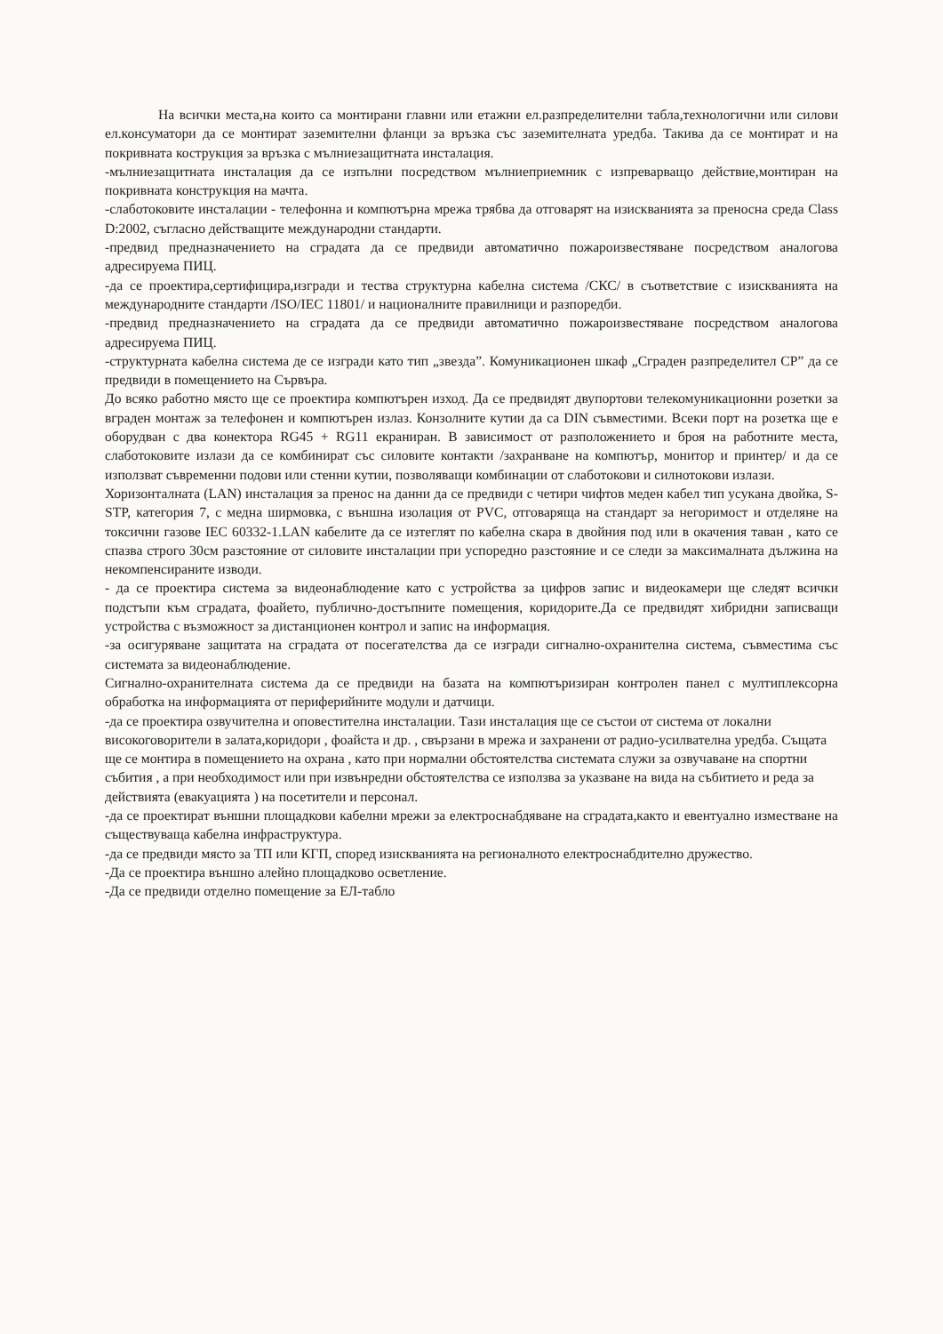На всички места,на които са монтирани главни или етажни ел.разпределителни табла,технологични или силови ел.консуматори да се монтират заземителни фланци за връзка със заземителната уредба. Такива да се монтират и на покривната кострукция за връзка с мълниезащитната инсталация.
-мълниезащитната инсталация да се изпълни посредством мълниеприемник с изпреварващо действие,монтиран на покривната конструкция на мачта.
-слаботоковите инсталации - телефонна и компютърна мрежа трябва да отговарят на изискванията за преносна среда Class D:2002, съгласно действащите международни стандарти.
-предвид предназначението на сградата да се предвиди автоматично пожароизвестяване посредством аналогова адресируема ПИЦ.
-да се проектира,сертифицира,изгради и тества структурна кабелна система /СКС/ в съответствие с изискванията на международните стандарти /ISO/IEC 11801/ и националните правилници и разпоредби.
-предвид предназначението на сградата да се предвиди автоматично пожароизвестяване посредством аналогова адресируема ПИЦ.
-структурната кабелна система де се изгради като тип „звезда”. Комуникационен шкаф „Сграден разпределител СР” да се предвиди в помещението на Сървъра.
До всяко работно място ще се проектира компютърен изход. Да се предвидят двупортови телекомуникационни розетки за вграден монтаж за телефонен и компютърен излаз. Конзолните кутии да са DIN съвместими. Всеки порт на розетка ще е оборудван с два конектора RG45 + RG11 екраниран. В зависимост от разположението и броя на работните места, слаботоковите излази да се комбинират със силовите контакти /захранване на компютър, монитор и принтер/ и да се използват съвременни подови или стенни кутии, позволяващи комбинации от слаботокови и силнотокови излази.
Хоризонталната (LAN) инсталация за пренос на данни да се предвиди с четири чифтов меден кабел тип усукана двойка, S-STP, категория 7, с медна ширмовка, с външна изолация от PVC, отговаряща на стандарт за негоримост и отделяне на токсични газове IEC 60332-1.LAN кабелите да се изтеглят по кабелна скара в двойния под или в окачения таван , като се спазва строго 30см разстояние от силовите инсталации при успоредно разстояние и се следи за максималната дължина на некомпенсираните изводи.
- да се проектира система за видеонаблюдение като с устройства за цифров запис и видеокамери ще следят всички подстъпи към сградата, фоайето, публично-достъпните помещения, коридорите.Да се предвидят хибридни записващи устройства с възможност за дистанционен контрол и запис на информация.
-за осигуряване защитата на сградата от посегателства да се изгради сигнално-охранителна система, съвместима със системата за видеонаблюдение.
Сигнално-охранителната система да се предвиди на базата на компютъризиран контролен панел с мултиплексорна обработка на информацията от периферийните модули и датчици.
-да се проектира озвучителна и оповестителна инсталации. Тази инсталация ще се състои от система от локални високоговорители в залата,коридори , фоайста и др. , свързани в мрежа и захранени от радио-усилвателна уредба. Същата ще се монтира в помещението на охрана , като при нормални обстоятелства системата служи за озвучаване на спортни събития , а при необходимост или при извънредни обстоятелства се използва за указване на вида на събитието и реда за действията (евакуацията ) на посетители и персонал.
-да се проектират външни площадкови кабелни мрежи за електроснабдяване на сградата,както и евентуално изместване на съществуваща кабелна инфраструктура.
-да се предвиди място за ТП или КГП, според изискванията на регионалното електроснабдително дружество.
-Да се проектира външно алейно площадково осветление.
-Да се предвиди отделно помещение за ЕЛ-табло